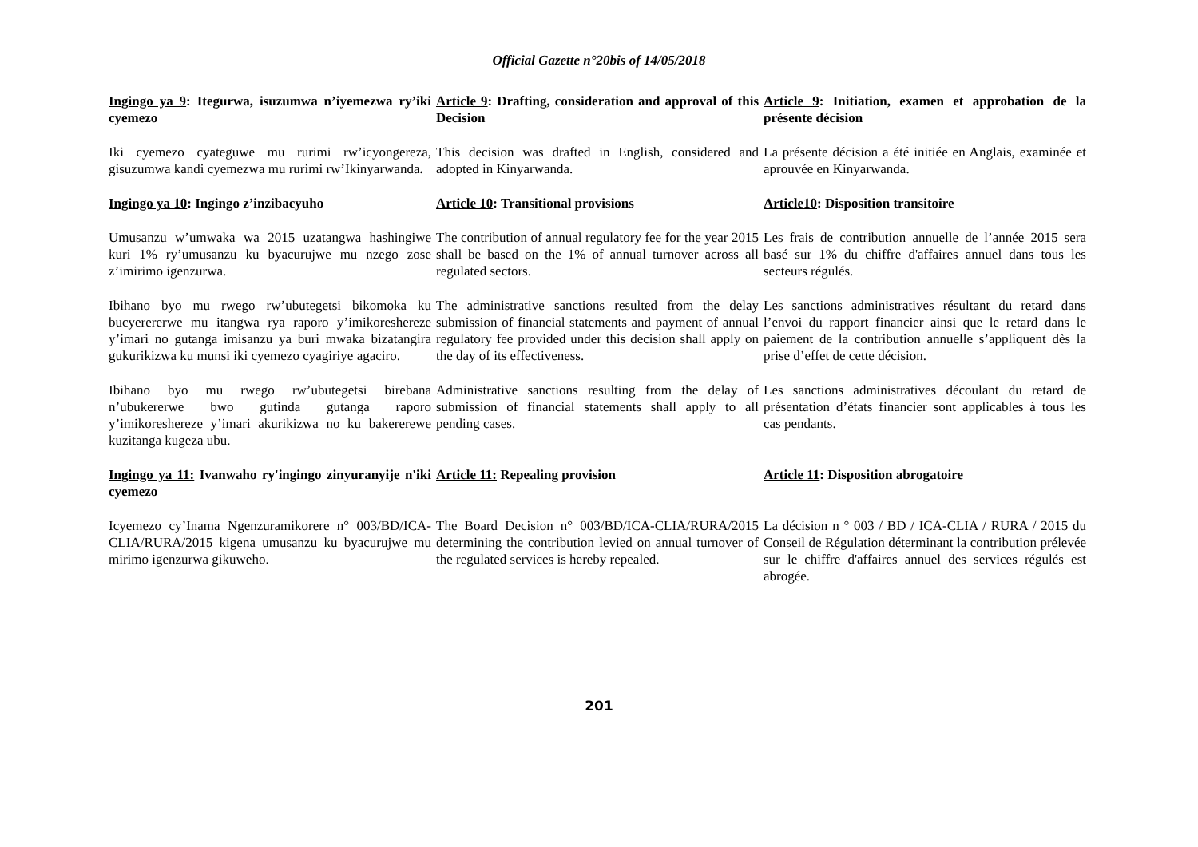Official Gazette n°20bis of 14/05/2018
| Ingingo ya 9 : Itegurwa, isuzumwa n’iyemezwa ry’iki cyemezo | Article 9 : Drafting, consideration and approval of this Decision | Article 9 : Initiation, examen et approbation de la présente décision |
| Iki cyemezo cyateguwe mu rurimi rw’icyongereza, gisuzumwa kandi cyemezwa mu rurimi rw’Ikinyarwanda . | This decision was drafted in English, considered and adopted in Kinyarwanda. | La présente décision a été initiée en Anglais, examinée et aprouvée en Kinyarwanda. |
| Ingingo ya 10 : Ingingo z’inzibacyuho | Article 10 : Transitional provisions | Article10 : Disposition transitoire |
| Umusanzu w’umwaka wa 2015 uzatangwa hashingiwe kuri 1% ry’umusanzu ku byacurujwe mu nzego zose z’imirimo igenzurwa. | The contribution of annual regulatory fee for the year 2015 shall be based on the 1% of annual turnover across all regulated sectors. | Les frais de contribution annuelle de l’année 2015 sera basé sur 1% du chiffre d'affaires annuel dans tous les secteurs régulés. |
| Ibihano byo mu rwego rw’ubutegetsi bikomoka ku bucyerererwe mu itangwa rya raporo y’imikoreshereze y’imari no gutanga imisanzu ya buri mwaka bizatangira gukurikizwa ku munsi iki cyemezo cyagiriye agaciro. | The administrative sanctions resulted from the delay submission of financial statements and payment of annual regulatory fee provided under this decision shall apply on the day of its effectiveness. | Les sanctions administratives résultant du retard dans l’envoi du rapport financier ainsi que le retard dans le paiement de la contribution annuelle s’appliquent dès la prise d’effet de cette décision. |
| Ibihano byo mu rwego rw’ubutegetsi birebana n’ubukererwe bwo gutinda gutanga raporo y’imikoreshereze y’imari akurikizwa no ku bakererewe kuzitanga kugeza ubu. | Administrative sanctions resulting from the delay of submission of financial statements shall apply to all pending cases. | Les sanctions administratives découlant du retard de présentation d’états financier sont applicables à tous les cas pendants. |
| Ingingo ya 11: Ivanwaho ry'ingingo zinyuranyije n'iki cyemezo | Article 11: Repealing provision | Article 11 : Disposition abrogatoire |
| Icyemezo cy’Inama Ngenzuramikorere n° 003/BD/ICA-CLIA/RURA/2015 kigena umusanzu ku byacurujwe mu mirimo igenzurwa gikuweho. | The Board Decision n° 003/BD/ICA-CLIA/RURA/2015 determining the contribution levied on annual turnover of the regulated services is hereby repealed. | La décision n ° 003 / BD / ICA-CLIA / RURA / 2015 du Conseil de Régulation déterminant la contribution prélevée sur le chiffre d'affaires annuel des services régulés est abrogée. |
201